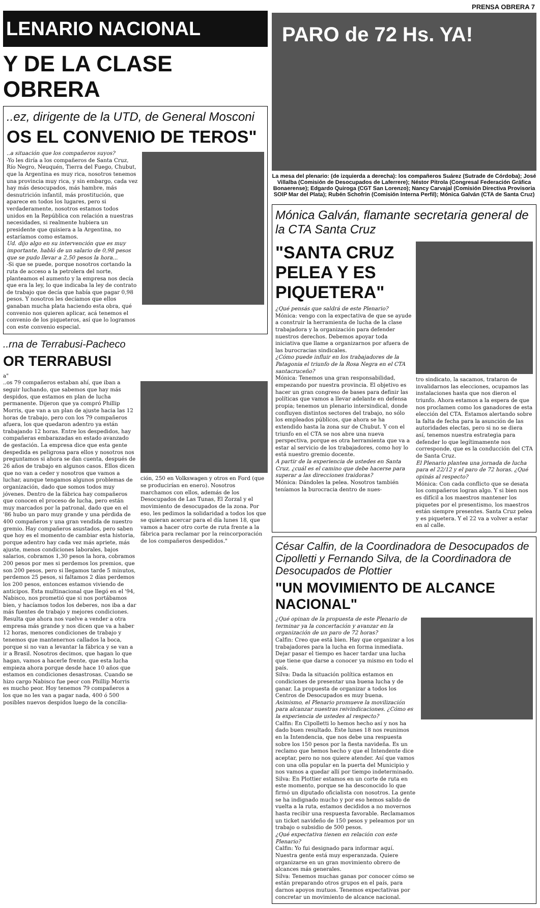PRENSA OBRERA 7
LENARIO NACIONAL
Y DE LA CLASE OBRERA
..ez, dirigente de la UTD, de General Mosconi
OS EL CONVENIO DE TEROS"
..a situación que los compañeros suyos?
-Yo les diría a los compañeros de Santa Cruz, Río Negro, Neuquén, Tierra del Fuego, Chubut, que la Argentina es muy rica, nosotros tenemos una provincia muy rica, y sin embargo, cada vez hay más desocupados, más hambre, más desnutrición infantil, más prostitución, que aparece en todos los lugares, pero si verdaderamente, nosotros estamos todos unidos en la República con relación a nuestras necesidades, si realmente hubiera un presidente que quisiera a la Argentina, no estaríamos como estamos.
Ud. dijo algo en su intervención que es muy importante, habló de un salario de 0,98 pesos que se pudo llevar a 2,50 pesos la hora...
-Si que se puede, porque nosotros cortando la ruta de acceso a la petrolera del norte, planteamos el aumento y la empresa nos decía que era la ley, lo que indicaba la ley de contrato de trabajo que decía que había que pagar 0,98 pesos. Y nosotros les decíamos que ellos ganaban mucha plata haciendo esta obra, qué convenio nos quieren aplicar, acá tenemos el convenio de los piqueteros, así que lo logramos con este convenio especial.
..rna de Terrabusi-Pacheco
OR TERRABUSI
a"
..os 79 compañeros estaban ahí, que iban a seguir luchando, que sabemos que hay más despidos, que estamos en plan de lucha permanente. Dijeron que ya compró Phillip Morris, que van a un plan de ajuste hacia las 12 horas de trabajo, pero con los 79 compañeros afuera, los que quedaron adentro ya están trabajando 12 horas. Entre los despedidos, hay compañeras embarazadas en estado avanzado de gestación. La empresa dice que esta gente despedida es peligrosa para ellos y nosotros nos preguntamos si ahora se dan cuenta, después de 26 años de trabajo en algunos casos. Ellos dicen que no van a ceder y nosotros que vamos a luchar, aunque tengamos algunos problemas de organización, dado que somos todos muy jóvenes. Dentro de la fábrica hay compañeros que conocen el proceso de lucha, pero están muy marcados por la patronal, dado que en el '86 hubo un paro muy grande y una pérdida de 400 compañeros y una gran vendida de nuestro gremio. Hay compañeros asustados, pero saben que hoy es el momento de cambiar esta historia, porque adentro hay cada vez más apriete, más ajuste, menos condiciones laborales, bajos salarios, cobramos 1,30 pesos la hora, cobramos 200 pesos por mes si perdemos los premios, que son 200 pesos, pero si llegamos tarde 5 minutos, perdemos 25 pesos, si faltamos 2 días perdemos los 200 pesos, entonces estamos viviendo de anticipos. Esta multinacional que llegó en el '94, Nabisco, nos prometió que si nos portábamos bien, y hacíamos todos los deberes, nos iba a dar más fuentes de trabajo y mejores condiciones. Resulta que ahora nos vuelve a vender a otra empresa más grande y nos dicen que va a haber 12 horas, menores condiciones de trabajo y tenemos que mantenernos callados la boca, porque si no van a levantar la fábrica y se van a ir a Brasil. Nosotros decimos, que hagan lo que hagan, vamos a hacerle frente, que esta lucha empieza ahora porque desde hace 10 años que estamos en condiciones desastrosas. Cuando se hizo cargo Nabisco fue peor con Phillip Morris es mucho peor. Hoy tenemos 79 compañeros a los que no les van a pagar nada, 400 ó 500 posibles nuevos despidos luego de la concilia-
ción, 250 en Volkswagen y otros en Ford (que se producirían en enero). Nosotros marchamos con ellos, además de los Desocupados de Las Tunas, El Zorzal y el movimiento de desocupados de la zona. Por eso, les pedimos la solidaridad a todos los que se quieran acercar para el día lunes 18, que vamos a hacer otro corte de ruta frente a la fábrica para reclamar por la reincorporación de los compañeros despedidos."
PARO de 72 Hs. YA!
La mesa del plenario: (de izquierda a derecha): los compañeros Suárez (Sutrade de Córdoba); José Villalba (Comisión de Desocupados de Laferrere); Néstor Pitrola (Congresal Federación Gráfica Bonaerense); Edgardo Quiroga (CGT San Lorenzo); Nancy Carvajal (Comisión Directiva Provisoria SOIP Mar del Plata); Rubén Schofrin (Comisión Interna Perfil); Mónica Galván (CTA de Santa Cruz)
Mónica Galván, flamante secretaria general de la CTA Santa Cruz
"SANTA CRUZ PELEA Y ES PIQUETERA"
¿Qué pensás que saldrá de este Plenario?
Mónica: vengo con la expectativa de que se ayude a construir la herramienta de lucha de la clase trabajadora y la organización para defender nuestros derechos. Debemos apoyar toda iniciativa que llame a organizarnos por afuera de las burocracias sindicales.
¿Cómo puede influir en los trabajadores de la Patagonia el triunfo de la Rosa Negra en el CTA santacruceño?
Mónica: Tenemos una gran responsabilidad, empezando por nuestra provincia. El objetivo es hacer un gran congreso de bases para definir las políticas que vamos a llevar adelante en defensa propia; tenemos un plenario intersindical, donde confluyen distintos sectores del trabajo, no sólo los empleados públicos, que ahora se ha extendido hasta la zona sur de Chubut. Y con el triunfo en el CTA se nos abre una nueva perspectiva, porque es otra herramienta que va a estar al servicio de los trabajadores, como hoy lo está nuestro gremio docente.
A partir de la experiencia de ustedes en Santa Cruz, ¿cuál es el camino que debe hacerse para superar a las direcciones traidoras?
Mónica: Dándoles la pelea. Nosotros también teníamos la burocracia dentro de nues-
tro sindicato, la sacamos, trataron de invalidarnos las elecciones, ocupamos las instalaciones hasta que nos dieron el triunfo. Ahora estamos a la espera de que nos proclamen como los ganadores de esta elección del CTA. Estamos alertando sobre la falta de fecha para la asunción de las autoridades electas, pero si no se diera así, tenemos nuestra estrategia para defender lo que legítimamente nos corresponde, que es la conducción del CTA de Santa Cruz.
El Plenario plantea una jornada de lucha para el 22/12 y el paro de 72 horas. ¿Qué opinás al respecto?
Mónica: Con cada conflicto que se desata los compañeros logran algo. Y si bien nos es difícil a los maestros mantener los piquetes por el presentismo, los maestros están siempre presentes. Santa Cruz pelea y es piquetera. Y el 22 va a volver a estar en al calle.
César Calfin, de la Coordinadora de Desocupados de Cipolletti y Fernando Silva, de la Coordinadora de Desocupados de Plottier
"UN MOVIMIENTO DE ALCANCE NACIONAL"
¿Qué opinan de la propuesta de este Plenario de terminar ya la concertación y avanzar en la organización de un paro de 72 horas?
Calfin: Creo que está bien. Hay que organizar a los trabajadores para la lucha en forma inmediata. Dejar pasar el tiempo es hacer tardar una lucha que tiene que darse a conocer ya mismo en todo el país.
Silva: Dada la situación política estamos en condiciones de presentar una buena lucha y de ganar. La propuesta de organizar a todos los Centros de Desocupados es muy buena.
Asimismo, el Plenario promueve la movilización para alcanzar nuestras reivindicaciones. ¿Cómo es la experiencia de ustedes al respecto?
Calfin: En Cipolletti lo hemos hecho así y nos ha dado buen resultado. Este lunes 18 nos reunimos en la Intendencia, que nos debe una respuesta sobre los 150 pesos por la fiesta navideña. Es un reclamo que hemos hecho y que el Intendente dice aceptar, pero no nos quiere atender. Así que vamos con una olla popular en la puerta del Municipio y nos vamos a quedar allí por tiempo indeterminado.
Silva: En Plottier estamos en un corte de ruta en este momento, porque se ha desconocido lo que firmó un diputado oficialista con nosotros. La gente se ha indignado mucho y por eso hemos salido de vuelta a la ruta, estamos decididos a no movernos hasta recibir una respuesta favorable. Reclamamos un ticket navideño de 150 pesos y peleamos por un trabajo o subsidio de 500 pesos.
¿Qué expectativa tienen en relación con este Plenario?
Calfin: Yo fui designado para informar aquí. Nuestra gente está muy esperanzada. Quiere organizarse en un gran movimiento obrero de alcances más generales.
Silva: Tenemos muchas ganas por conocer cómo se están preparando otros grupos en el país, para darnos apoyos mutuos. Tenemos expectativas por concretar un movimiento de alcance nacional.